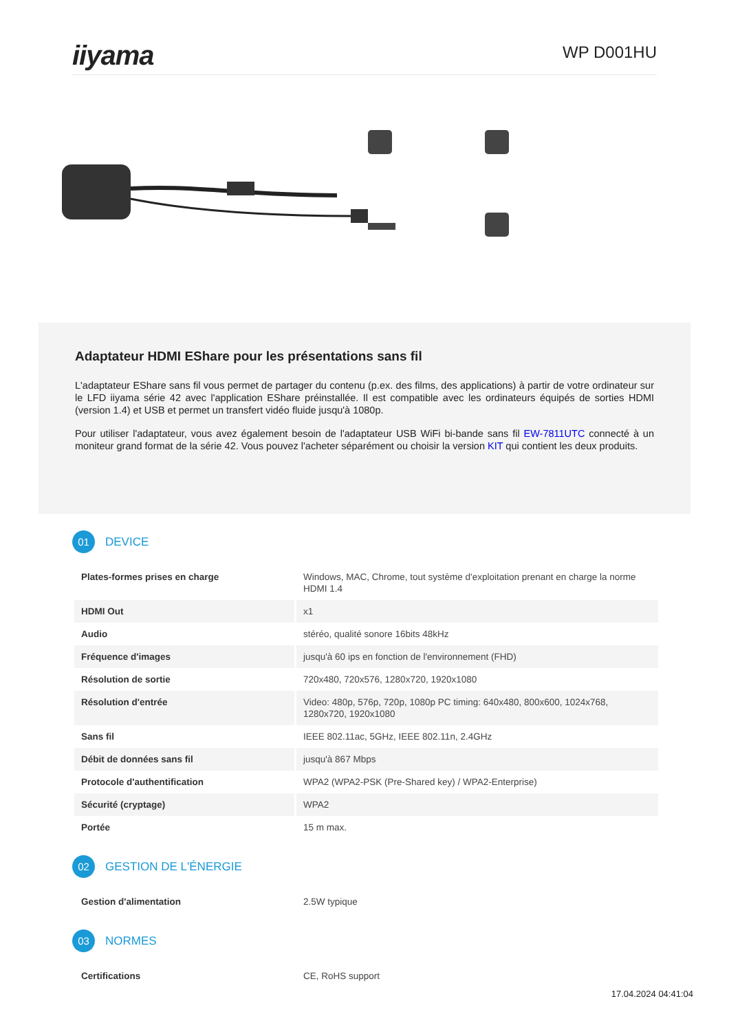iiyama
WP D001HU
Adaptateur HDMI EShare pour les présentations sans fil
L'adaptateur EShare sans fil vous permet de partager du contenu (p.ex. des films, des applications) à partir de votre ordinateur sur le LFD iiyama série 42 avec l'application EShare préinstallée. Il est compatible avec les ordinateurs équipés de sorties HDMI (version 1.4) et USB et permet un transfert vidéo fluide jusqu'à 1080p.
Pour utiliser l'adaptateur, vous avez également besoin de l'adaptateur USB WiFi bi-bande sans fil EW-7811UTC connecté à un moniteur grand format de la série 42. Vous pouvez l'acheter séparément ou choisir la version KIT qui contient les deux produits.
01
DEVICE
| Plates-formes prises en charge | Windows, MAC, Chrome, tout système d'exploitation prenant en charge la norme HDMI 1.4 |
| HDMI Out | x1 |
| Audio | stéréo, qualité sonore 16bits 48kHz |
| Fréquence d'images | jusqu'à 60 ips en fonction de l'environnement (FHD) |
| Résolution de sortie | 720x480, 720x576, 1280x720, 1920x1080 |
| Résolution d'entrée | Video: 480p, 576p, 720p, 1080p PC timing: 640x480, 800x600, 1024x768, 1280x720, 1920x1080 |
| Sans fil | IEEE 802.11ac, 5GHz, IEEE 802.11n, 2.4GHz |
| Débit de données sans fil | jusqu'à 867 Mbps |
| Protocole d'authentification | WPA2 (WPA2-PSK (Pre-Shared key) / WPA2-Enterprise) |
| Sécurité (cryptage) | WPA2 |
| Portée | 15 m max. |
02
GESTION DE L'ÉNERGIE
| Gestion d'alimentation | 2.5W typique |
03
NORMES
| Certifications | CE, RoHS support |
17.04.2024 04:41:04